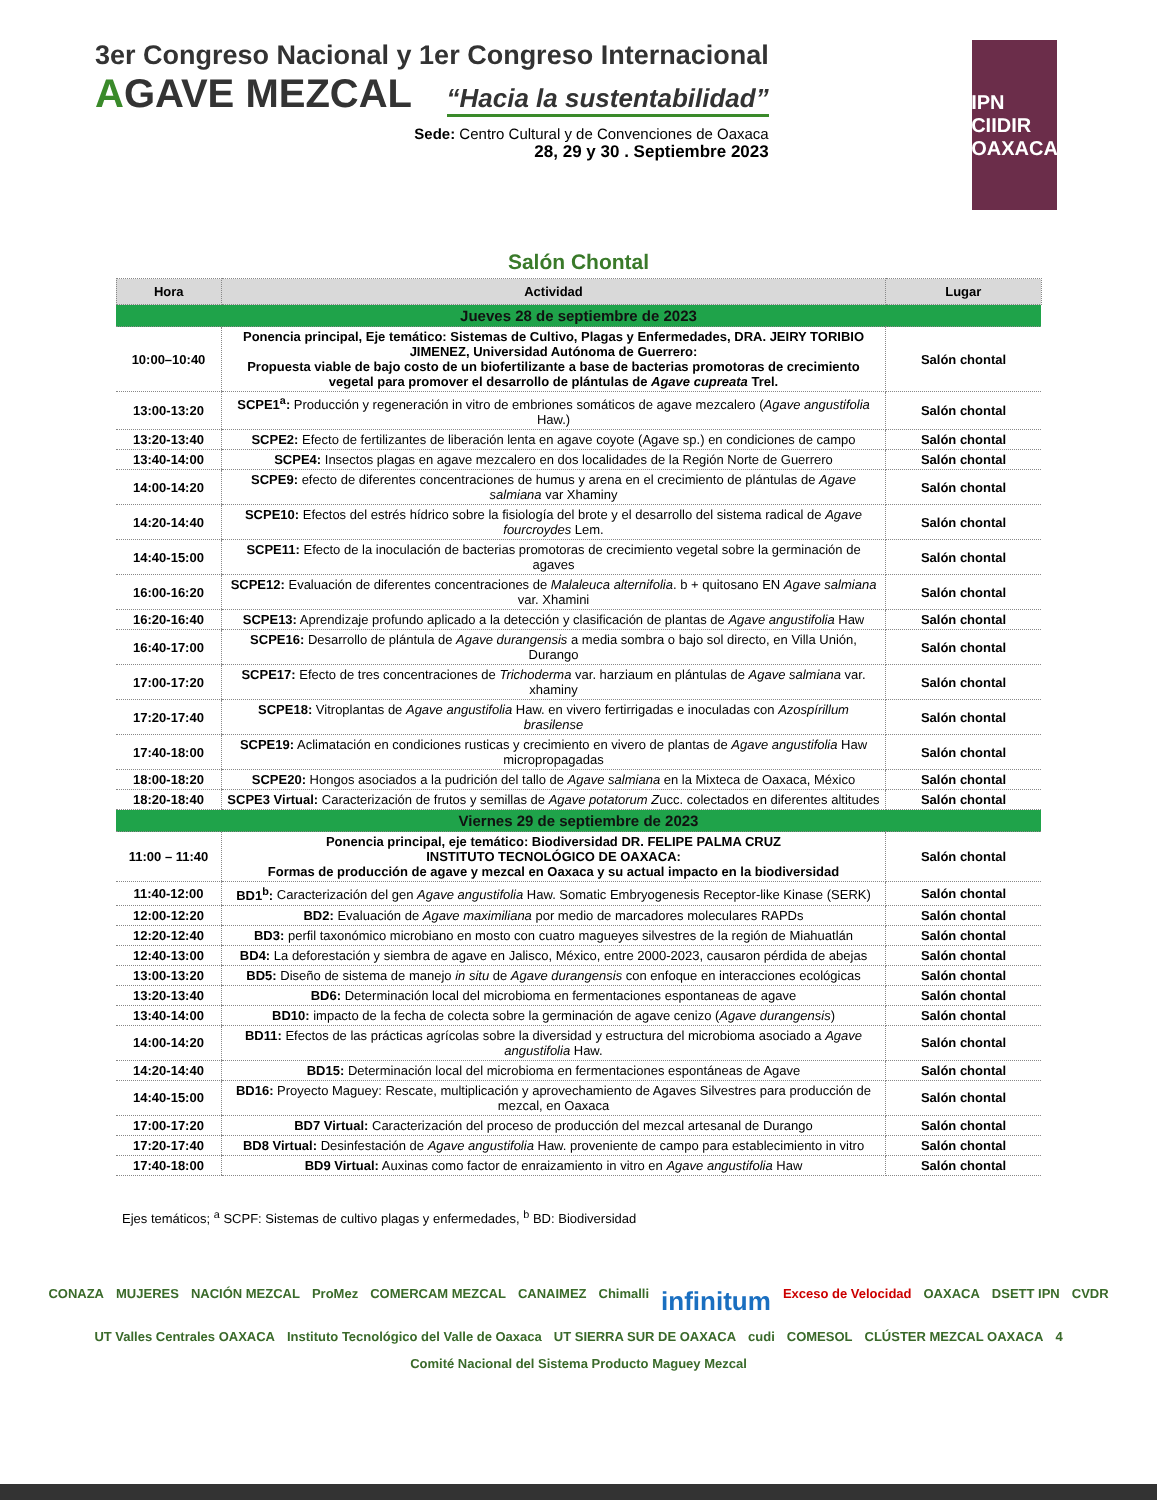3er Congreso Nacional y 1er Congreso Internacional
AGAVE MEZCAL “Hacia la sustentabilidad”
Sede: Centro Cultural y de Convenciones de Oaxaca
28, 29 y 30 . Septiembre 2023
IPN
CIIDIR OAXACA
Salón Chontal
| Hora | Actividad | Lugar |
| --- | --- | --- |
| Jueves 28 de septiembre de 2023 | | |
| 10:00–10:40 | Ponencia principal, Eje temático: Sistemas de Cultivo, Plagas y Enfermedades, DRA. JEIRY TORIBIO JIMENEZ, Universidad Autónoma de Guerrero: Propuesta viable de bajo costo de un biofertilizante a base de bacterias promotoras de crecimiento vegetal para promover el desarrollo de plántulas de Agave cupreata Trel. | Salón chontal |
| 13:00-13:20 | SCPE1<sup>a</sup>: Producción y regeneración in vitro de embriones somáticos de agave mezcalero ( Agave angustifolia Haw.) | Salón chontal |
| 13:20-13:40 | SCPE2: Efecto de fertilizantes de liberación lenta en agave coyote (Agave sp.) en condiciones de campo | Salón chontal |
| 13:40-14:00 | SCPE4: Insectos plagas en agave mezcalero en dos localidades de la Región Norte de Guerrero | Salón chontal |
| 14:00-14:20 | SCPE9: efecto de diferentes concentraciones de humus y arena en el crecimiento de plántulas de Agave salmiana var Xhaminy | Salón chontal |
| 14:20-14:40 | SCPE10: Efectos del estrés hídrico sobre la fisiología del brote y el desarrollo del sistema radical de Agave fourcroydes Lem. | Salón chontal |
| 14:40-15:00 | SCPE11: Efecto de la inoculación de bacterias promotoras de crecimiento vegetal sobre la germinación de agaves | Salón chontal |
| 16:00-16:20 | SCPE12: Evaluación de diferentes concentraciones de Malaleuca alternifolia . b + quitosano EN Agave salmiana var. Xhamini | Salón chontal |
| 16:20-16:40 | SCPE13: Aprendizaje profundo aplicado a la detección y clasificación de plantas de Agave angustifolia Haw | Salón chontal |
| 16:40-17:00 | SCPE16: Desarrollo de plántula de Agave durangensis a media sombra o bajo sol directo, en Villa Unión, Durango | Salón chontal |
| 17:00-17:20 | SCPE17: Efecto de tres concentraciones de Trichoderma var. harziaum en plántulas de Agave salmiana var. xhaminy | Salón chontal |
| 17:20-17:40 | SCPE18: Vitroplantas de Agave angustifolia Haw. en vivero fertirrigadas e inoculadas con Azospírillum brasilense | Salón chontal |
| 17:40-18:00 | SCPE19: Aclimatación en condiciones rusticas y crecimiento en vivero de plantas de Agave angustifolia Haw micropropagadas | Salón chontal |
| 18:00-18:20 | SCPE20: Hongos asociados a la pudrición del tallo de Agave salmiana en la Mixteca de Oaxaca, México | Salón chontal |
| 18:20-18:40 | SCPE3 Virtual: Caracterización de frutos y semillas de Agave potatorum Z ucc. colectados en diferentes altitudes | Salón chontal |
| Viernes 29 de septiembre de 2023 | | |
| 11:00 – 11:40 | Ponencia principal, eje temático: Biodiversidad DR. FELIPE PALMA CRUZ INSTITUTO TECNOLÓGICO DE OAXACA: Formas de producción de agave y mezcal en Oaxaca y su actual impacto en la biodiversidad | Salón chontal |
| 11:40-12:00 | BD1<sup>b</sup>: Caracterización del gen Agave angustifolia Haw. Somatic Embryogenesis Receptor-like Kinase (SERK) | Salón chontal |
| 12:00-12:20 | BD2: Evaluación de Agave maximiliana por medio de marcadores moleculares RAPDs | Salón chontal |
| 12:20-12:40 | BD3: perfil taxonómico microbiano en mosto con cuatro magueyes silvestres de la región de Miahuatlán | Salón chontal |
| 12:40-13:00 | BD4: La deforestación y siembra de agave en Jalisco, México, entre 2000-2023, causaron pérdida de abejas | Salón chontal |
| 13:00-13:20 | BD5: Diseño de sistema de manejo in situ de Agave durangensis con enfoque en interacciones ecológicas | Salón chontal |
| 13:20-13:40 | BD6: Determinación local del microbioma en fermentaciones espontaneas de agave | Salón chontal |
| 13:40-14:00 | BD10: impacto de la fecha de colecta sobre la germinación de agave cenizo ( Agave durangensis ) | Salón chontal |
| 14:00-14:20 | BD11: Efectos de las prácticas agrícolas sobre la diversidad y estructura del microbioma asociado a Agave angustifolia Haw. | Salón chontal |
| 14:20-14:40 | BD15: Determinación local del microbioma en fermentaciones espontáneas de Agave | Salón chontal |
| 14:40-15:00 | BD16: Proyecto Maguey: Rescate, multiplicación y aprovechamiento de Agaves Silvestres para producción de mezcal, en Oaxaca | Salón chontal |
| 17:00-17:20 | BD7 Virtual: Caracterización del proceso de producción del mezcal artesanal de Durango | Salón chontal |
| 17:20-17:40 | BD8 Virtual: Desinfestación de Agave angustifolia Haw. proveniente de campo para establecimiento in vitro | Salón chontal |
| 17:40-18:00 | BD9 Virtual: Auxinas como factor de enraizamiento in vitro en Agave angustifolia Haw | Salón chontal |
Ejes temáticos; <sup>a</sup> SCPF: Sistemas de cultivo plagas y enfermedades, <sup>b</sup> BD: Biodiversidad
CONAZA MUJERES NACIÓN MEZCAL ProMez COMERCAM MEZCAL CANAIMEZ Chimalli infinitum Exceso de Velocidad OAXACA DSETT IPN CVDR UT Valles Centrales OAXACA Instituto Tecnológico del Valle de Oaxaca UT SIERRA SUR DE OAXACA cudi COMESOL CLÚSTER MEZCAL OAXACA 4 Comité Nacional del Sistema Producto Maguey Mezcal